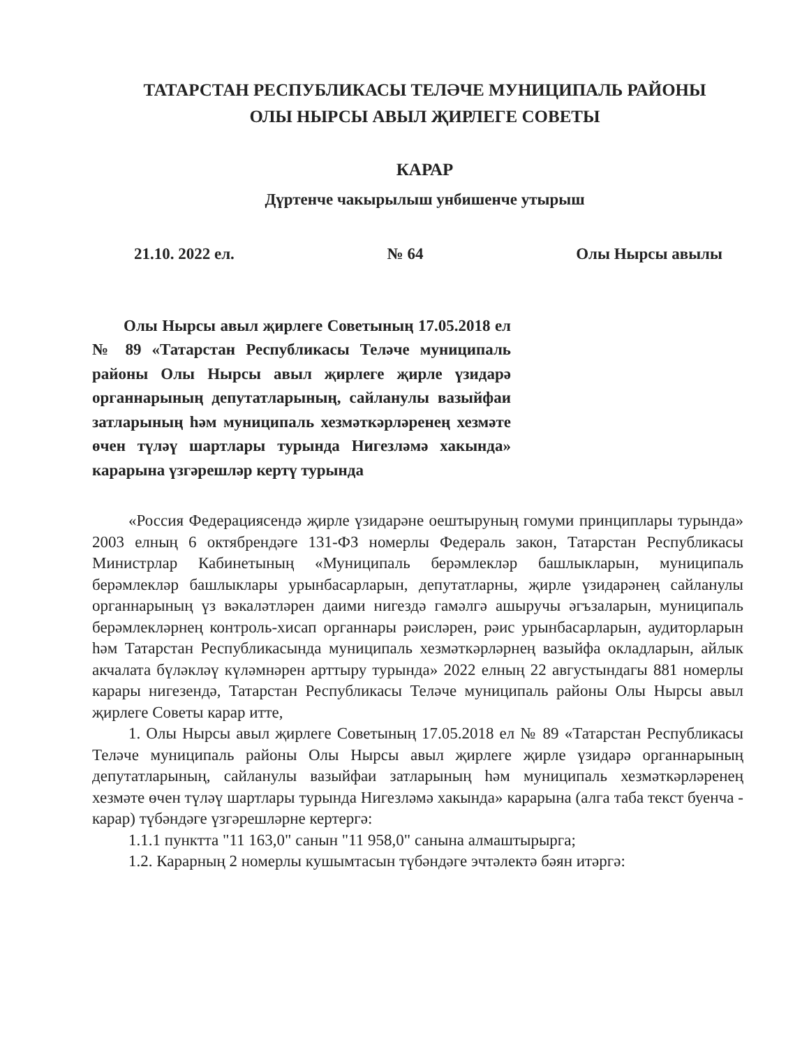ТАТАРСТАН РЕСПУБЛИКАСЫ ТЕЛӘЧЕ МУНИЦИПАЛЬ РАЙОНЫ
ОЛЫ НЫРСЫ АВЫЛ ҖИРЛЕГЕ СОВЕТЫ
КАРАР
Дүртенче чакырылыш унбишенче утырыш
21.10. 2022 ел. № 64 Олы Нырсы авылы
Олы Нырсы авыл җирлеге Советының 17.05.2018 ел № 89 «Татарстан Республикасы Теләче муниципаль районы Олы Нырсы авыл җирлеге җирле үзидарә органнарының депутатларының, сайланулы вазыйфаи затларының һәм муниципаль хезмәткәрләренең хезмәте өчен түләү шартлары турында Нигезләмә хакында» карарына үзгәрешләр кертү турында
«Россия Федерациясендә җирле үзидарәне оештыруның гомуми принциплары турында» 2003 елның 6 октябрендәге 131-ФЗ номерлы Федераль закон, Татарстан Республикасы Министрлар Кабинетының «Муниципаль берәмлекләр башлыкларын, муниципаль берәмлекләр башлыклары урынбасарларын, депутатларны, җирле үзидарәнең сайланулы органнарының үз вәкаләтләрен даими нигездә гамәлгә ашыручы әгъзаларын, муниципаль берәмлекләрнең контроль-хисап органнары рәисләрен, рәис урынбасарларын, аудиторларын һәм Татарстан Республикасында муниципаль хезмәткәрләрнең вазыйфа окладларын, айлык акчалата бүләкләү күләмнәрен арттыру турында» 2022 елның 22 августындагы 881 номерлы карары нигезендә, Татарстан Республикасы Теләче муниципаль районы Олы Нырсы авыл җирлеге Советы карар итте,
1. Олы Нырсы авыл җирлеге Советының 17.05.2018 ел № 89 «Татарстан Республикасы Теләче муниципаль районы Олы Нырсы авыл җирлеге җирле үзидарә органнарының депутатларының, сайланулы вазыйфаи затларының һәм муниципаль хезмәткәрләренең хезмәте өчен түләү шартлары турында Нигезләмә хакында» карарына (алга таба текст буенча - карар) түбәндәге үзгәрешләрне кертергә:
1.1.1 пунктта "11 163,0" санын "11 958,0" санына алмаштырырга;
1.2. Карарның 2 номерлы кушымтасын түбәндәге эчтәлектә бәян итәргә: